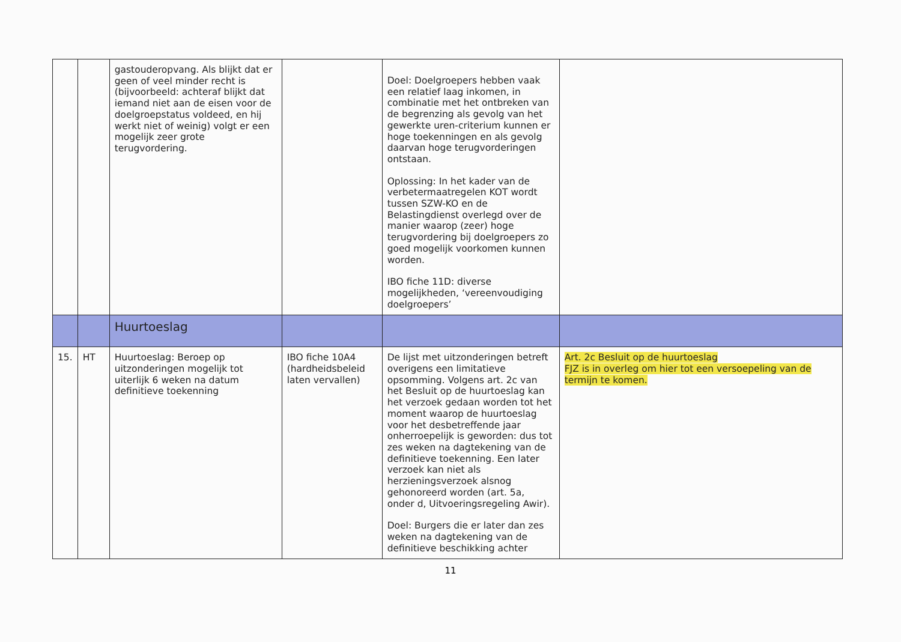| | | gastouderopvang. Als blijkt dat er geen of veel minder recht is (bijvoorbeeld: achteraf blijkt dat iemand niet aan de eisen voor de doelgroepstatus voldeed, en hij werkt niet of weinig) volgt er een mogelijk zeer grote terugvordering. | | Doel: Doelgroepers hebben vaak een relatief laag inkomen, in combinatie met het ontbreken van de begrenzing als gevolg van het gewerkte uren-criterium kunnen er hoge toekenningen en als gevolg daarvan hoge terugvorderingen ontstaan. Oplossing: In het kader van de verbetermaatregelen KOT wordt tussen SZW-KO en de Belastingdienst overlegd over de manier waarop (zeer) hoge terugvordering bij doelgroepers zo goed mogelijk voorkomen kunnen worden. IBO fiche 11D: diverse mogelijkheden, ‘vereenvoudiging doelgroepers’ | |
| | | Huurtoeslag | | | |
| 15. | HT | Huurtoeslag: Beroep op uitzonderingen mogelijk tot uiterlijk 6 weken na datum definitieve toekenning | IBO fiche 10A4 (hardheidsbeleid laten vervallen) | De lijst met uitzonderingen betreft overigens een limitatieve opsomming. Volgens art. 2c van het Besluit op de huurtoeslag kan het verzoek gedaan worden tot het moment waarop de huurtoeslag voor het desbetreffende jaar onherroepelijk is geworden: dus tot zes weken na dagtekening van de definitieve toekenning. Een later verzoek kan niet als herzieningsverzoek alsnog gehonoreerd worden (art. 5a, onder d, Uitvoeringsregeling Awir). Doel: Burgers die er later dan zes weken na dagtekening van de definitieve beschikking achter | Art. 2c Besluit op de huurtoeslag FJZ is in overleg om hier tot een versoepeling van de termijn te komen. |
11